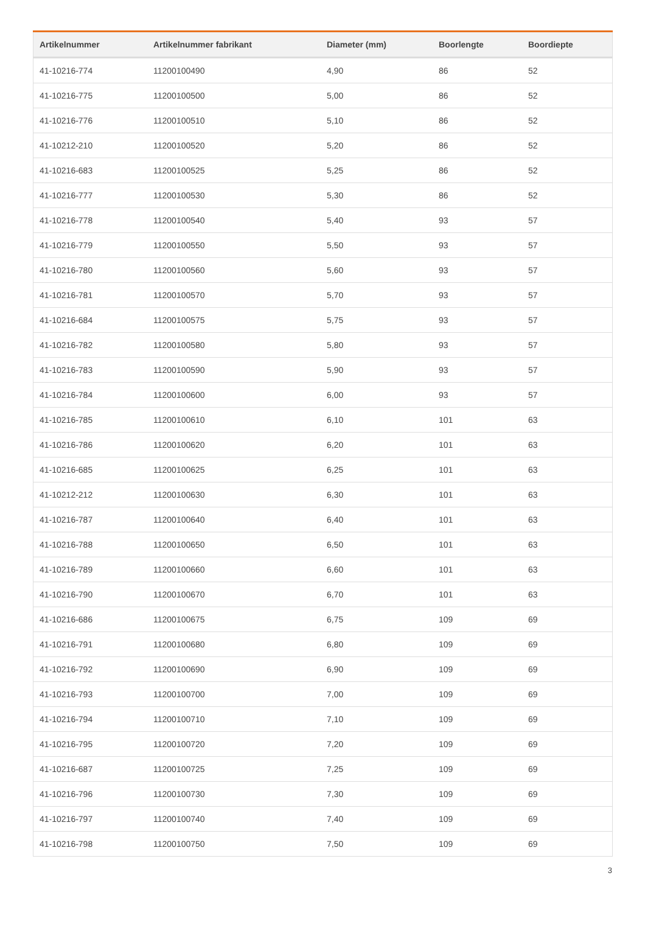| Artikelnummer | Artikelnummer fabrikant | Diameter (mm) | Boorlengte | Boordiepte |
| --- | --- | --- | --- | --- |
| 41-10216-774 | 11200100490 | 4,90 | 86 | 52 |
| 41-10216-775 | 11200100500 | 5,00 | 86 | 52 |
| 41-10216-776 | 11200100510 | 5,10 | 86 | 52 |
| 41-10212-210 | 11200100520 | 5,20 | 86 | 52 |
| 41-10216-683 | 11200100525 | 5,25 | 86 | 52 |
| 41-10216-777 | 11200100530 | 5,30 | 86 | 52 |
| 41-10216-778 | 11200100540 | 5,40 | 93 | 57 |
| 41-10216-779 | 11200100550 | 5,50 | 93 | 57 |
| 41-10216-780 | 11200100560 | 5,60 | 93 | 57 |
| 41-10216-781 | 11200100570 | 5,70 | 93 | 57 |
| 41-10216-684 | 11200100575 | 5,75 | 93 | 57 |
| 41-10216-782 | 11200100580 | 5,80 | 93 | 57 |
| 41-10216-783 | 11200100590 | 5,90 | 93 | 57 |
| 41-10216-784 | 11200100600 | 6,00 | 93 | 57 |
| 41-10216-785 | 11200100610 | 6,10 | 101 | 63 |
| 41-10216-786 | 11200100620 | 6,20 | 101 | 63 |
| 41-10216-685 | 11200100625 | 6,25 | 101 | 63 |
| 41-10212-212 | 11200100630 | 6,30 | 101 | 63 |
| 41-10216-787 | 11200100640 | 6,40 | 101 | 63 |
| 41-10216-788 | 11200100650 | 6,50 | 101 | 63 |
| 41-10216-789 | 11200100660 | 6,60 | 101 | 63 |
| 41-10216-790 | 11200100670 | 6,70 | 101 | 63 |
| 41-10216-686 | 11200100675 | 6,75 | 109 | 69 |
| 41-10216-791 | 11200100680 | 6,80 | 109 | 69 |
| 41-10216-792 | 11200100690 | 6,90 | 109 | 69 |
| 41-10216-793 | 11200100700 | 7,00 | 109 | 69 |
| 41-10216-794 | 11200100710 | 7,10 | 109 | 69 |
| 41-10216-795 | 11200100720 | 7,20 | 109 | 69 |
| 41-10216-687 | 11200100725 | 7,25 | 109 | 69 |
| 41-10216-796 | 11200100730 | 7,30 | 109 | 69 |
| 41-10216-797 | 11200100740 | 7,40 | 109 | 69 |
| 41-10216-798 | 11200100750 | 7,50 | 109 | 69 |
3